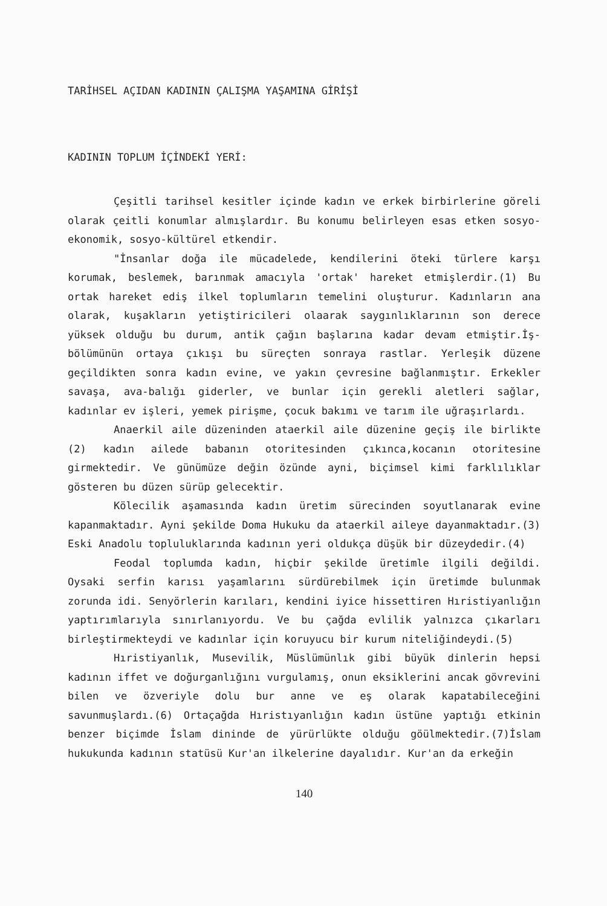TARİHSEL AÇIDAN KADININ ÇALIŞMA YAŞAMINA GİRİŞİ
KADININ TOPLUM İÇİNDEKİ YERİ:
Çeşitli tarihsel kesitler içinde kadın ve erkek birbirlerine göreli olarak çeitli konumlar almışlardır. Bu konumu belirleyen esas etken sosyo-ekonomik, sosyo-kültürel etkendir.
"İnsanlar doğa ile mücadelede, kendilerini öteki türlere karşı korumak, beslemek, barınmak amacıyla 'ortak' hareket etmişlerdir.(1) Bu ortak hareket ediş ilkel toplumların temelini oluşturur. Kadınların ana olarak, kuşakların yetiştiricileri olaarak saygınlıklarının son derece yüksek olduğu bu durum, antik çağın başlarına kadar devam etmiştir.İş-bölümünün ortaya çıkışı bu süreçten sonraya rastlar. Yerleşik düzene geçildikten sonra kadın evine, ve yakın çevresine bağlanmıştır. Erkekler savaşa, ava-balığı giderler, ve bunlar için gerekli aletleri sağlar, kadınlar ev işleri, yemek pirişme, çocuk bakımı ve tarım ile uğraşırlardı.
Anaerkil aile düzeninden ataerkil aile düzenine geçiş ile birlikte (2) kadın ailede babanın otoritesinden çıkınca,kocanın otoritesine girmektedir. Ve günümüze değin özünde ayni, biçimsel kimi farklılıklar gösteren bu düzen sürüp gelecektir.
Kölecilik aşamasında kadın üretim sürecinden soyutlanarak evine kapanmaktadır. Ayni şekilde Doma Hukuku da ataerkil aileye dayanmaktadır.(3) Eski Anadolu topluluklarında kadının yeri oldukça düşük bir düzeydedir.(4)
Feodal toplumda kadın, hiçbir şekilde üretimle ilgili değildi. Oysaki serfin karısı yaşamlarını sürdürebilmek için üretimde bulunmak zorunda idi. Senyörlerin karıları, kendini iyice hissettiren Hıristiyanlığın yaptırımlarıyla sınırlanıyordu. Ve bu çağda evlilik yalnızca çıkarları birleştirmekteydi ve kadınlar için koruyucu bir kurum niteliğindeydi.(5)
Hıristiyanlık, Musevilik, Müslümünlık gibi büyük dinlerin hepsi kadının iffet ve doğurganlığını vurgulamış, onun eksiklerini ancak gövrevini bilen ve özveriyle dolu bur anne ve eş olarak kapatabileceğini savunmuşlardı.(6) Ortaçağda Hıristıyanlığın kadın üstüne yaptığı etkinin benzer biçimde İslam dininde de yürürlükte olduğu göülmektedir.(7)İslam hukukunda kadının statüsü Kur'an ilkelerine dayalıdır. Kur'an da erkeğin
140